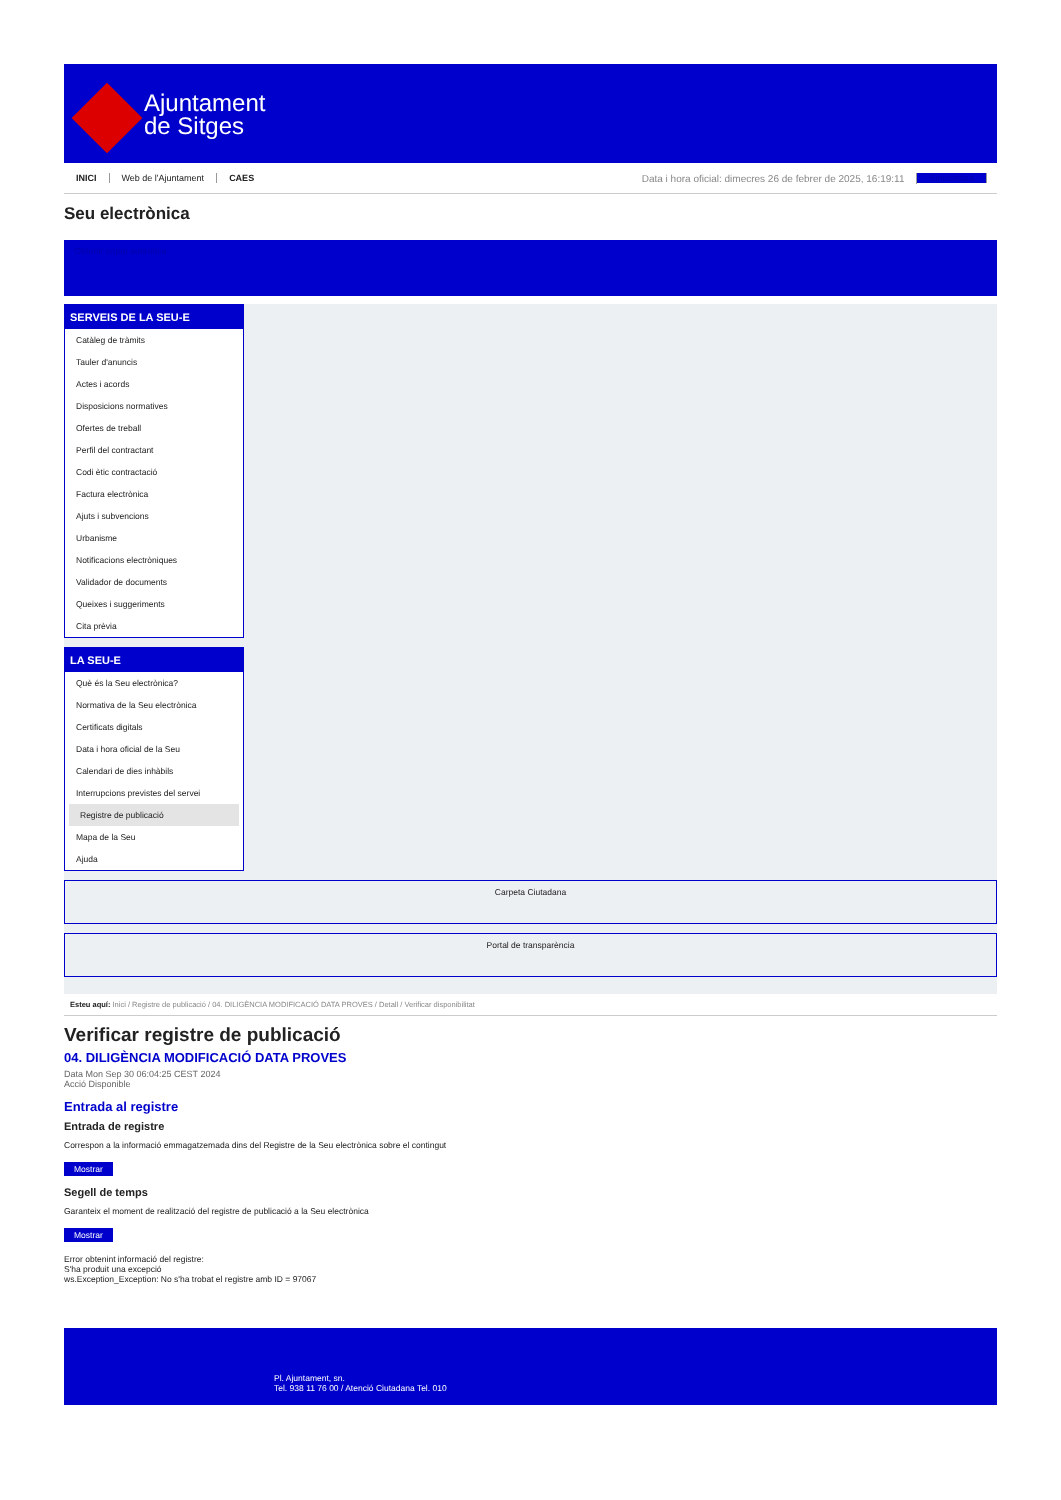Ajuntament
de Sitges
INICI Web de l'Ajuntament CAES Data i hora oficial: dimecres 26 de febrer de 2025, 16:19:11 Sincronitza
Seu electrònica
Obtenir còpia autèntica
SERVEIS DE LA SEU-E
Catàleg de tràmits
Tauler d'anuncis
Actes i acords
Disposicions normatives
Ofertes de treball
Perfil del contractant
Codi ètic contractació
Factura electrònica
Ajuts i subvencions
Urbanisme
Notificacions electròniques
Validador de documents
Queixes i suggeriments
Cita prèvia
LA SEU-E
Què és la Seu electrònica?
Normativa de la Seu electrònica
Certificats digitals
Data i hora oficial de la Seu
Calendari de dies inhàbils
Interrupcions previstes del servei
Registre de publicació
Mapa de la Seu
Ajuda
Carpeta Ciutadana
Portal de transparència
Esteu aquí: Inici / Registre de publicació / 04. DILIGÈNCIA MODIFICACIÓ DATA PROVES / Detall / Verificar disponibilitat
Verificar registre de publicació
04. DILIGÈNCIA MODIFICACIÓ DATA PROVES
Data Mon Sep 30 06:04:25 CEST 2024
Acció Disponible
Entrada al registre
Entrada de registre
Correspon a la informació emmagatzemada dins del Registre de la Seu electrònica sobre el contingut
Mostrar
Segell de temps
Garanteix el moment de realització del registre de publicació a la Seu electrònica
Mostrar
Error obtenint informació del registre:
S'ha produit una excepció
ws.Exception_Exception: No s'ha trobat el registre amb ID = 97067
Pl. Ajuntament, sn.
Tel. 938 11 76 00 / Atenció Ciutadana Tel. 010